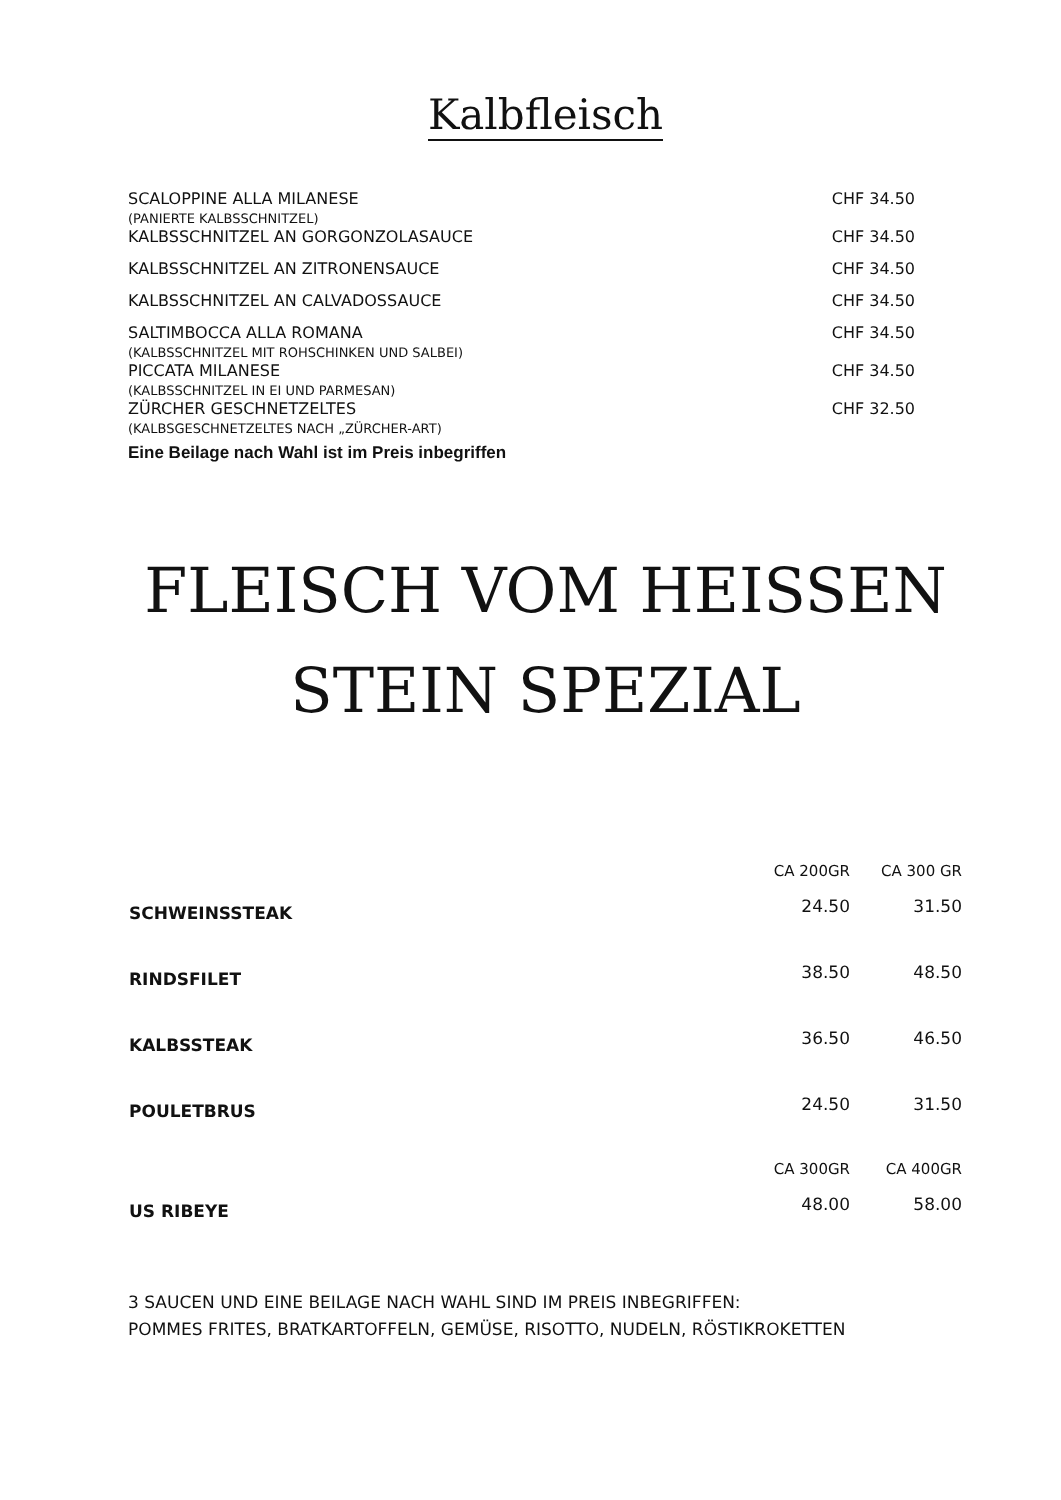Kalbfleisch
| SCALOPPINE ALLA MILANESE (PANIERTE KALBSSCHNITZEL) | CHF 34.50 |
| KALBSSCHNITZEL AN GORGONZOLASAUCE | CHF 34.50 |
| KALBSSCHNITZEL AN ZITRONENSAUCE | CHF 34.50 |
| KALBSSCHNITZEL AN CALVADOSSAUCE | CHF 34.50 |
| SALTIMBOCCA ALLA ROMANA (KALBSSCHNITZEL MIT ROHSCHINKEN UND SALBEI) | CHF 34.50 |
| PICCATA MILANESE (KALBSSCHNITZEL IN EI UND PARMESAN) | CHF 34.50 |
| ZÜRCHER GESCHNETZELTES (KALBSGESCHNETZELTES NACH „ZÜRCHER-ART) | CHF 32.50 |
Eine Beilage nach Wahl ist im Preis inbegriffen
FLEISCH VOM HEISSEN
STEIN SPEZIAL
| | CA 200GR | CA 300 GR |
| SCHWEINSSTEAK | 24.50 | 31.50 |
| RINDSFILET | 38.50 | 48.50 |
| KALBSSTEAK | 36.50 | 46.50 |
| POULETBRUS | 24.50 | 31.50 |
| | CA 300GR | CA 400GR |
| US RIBEYE | 48.00 | 58.00 |
3 SAUCEN UND EINE BEILAGE NACH WAHL SIND IM PREIS INBEGRIFFEN:
POMMES FRITES, BRATKARTOFFELN, GEMÜSE, RISOTTO, NUDELN, RÖSTIKROKETTEN